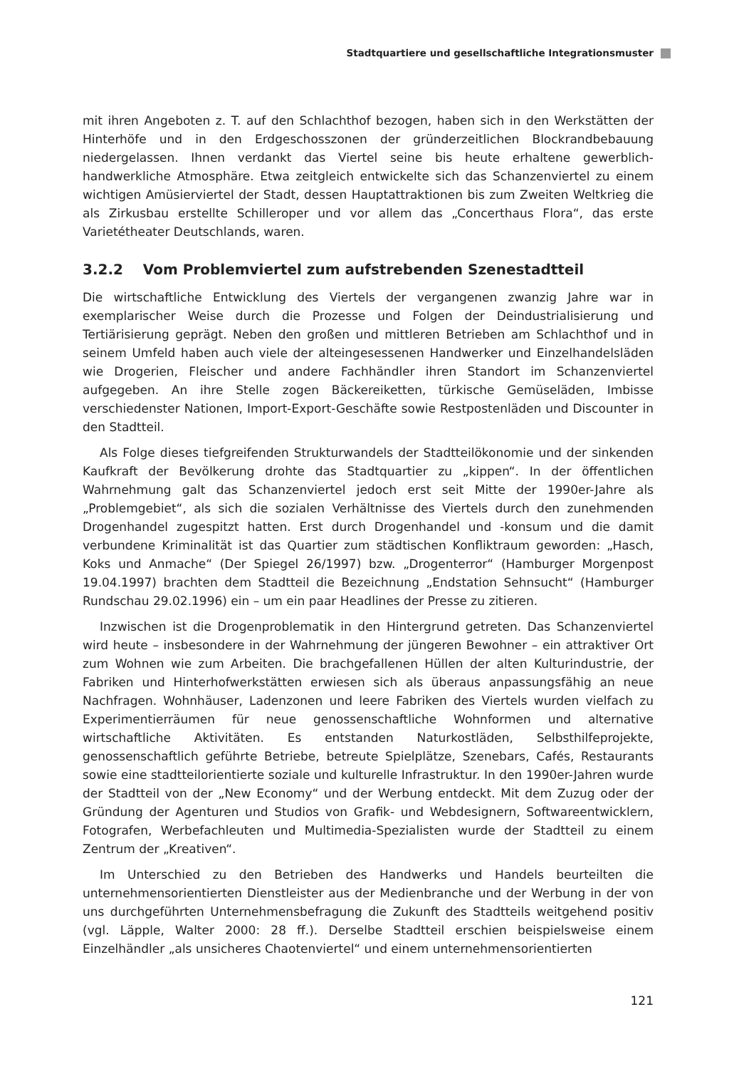Stadtquartiere und gesellschaftliche Integrationsmuster
mit ihren Angeboten z. T. auf den Schlachthof bezogen, haben sich in den Werkstätten der Hinterhöfe und in den Erdgeschosszonen der gründerzeitlichen Blockrandbebauung niedergelassen. Ihnen verdankt das Viertel seine bis heute erhaltene gewerblich-handwerkliche Atmosphäre. Etwa zeitgleich entwickelte sich das Schanzenviertel zu einem wichtigen Amüsierviertel der Stadt, dessen Hauptattraktionen bis zum Zweiten Weltkrieg die als Zirkusbau erstellte Schilleroper und vor allem das „Concerthaus Flora“, das erste Varietétheater Deutschlands, waren.
3.2.2 Vom Problemviertel zum aufstrebenden Szenestadtteil
Die wirtschaftliche Entwicklung des Viertels der vergangenen zwanzig Jahre war in exemplarischer Weise durch die Prozesse und Folgen der Deindustrialisierung und Tertiärisierung geprägt. Neben den großen und mittleren Betrieben am Schlachthof und in seinem Umfeld haben auch viele der alteingesessenen Handwerker und Einzelhandelsläden wie Drogerien, Fleischer und andere Fachhändler ihren Standort im Schanzenviertel aufgegeben. An ihre Stelle zogen Bäckereiketten, türkische Gemüseläden, Imbisse verschiedenster Nationen, Import-Export-Geschäfte sowie Restpostenläden und Discounter in den Stadtteil.
Als Folge dieses tiefgreifenden Strukturwandels der Stadtteilökonomie und der sinkenden Kaufkraft der Bevölkerung drohte das Stadtquartier zu „kippen“. In der öffentlichen Wahrnehmung galt das Schanzenviertel jedoch erst seit Mitte der 1990er-Jahre als „Problemgebiet“, als sich die sozialen Verhältnisse des Viertels durch den zunehmenden Drogenhandel zugespitzt hatten. Erst durch Drogenhandel und -konsum und die damit verbundene Kriminalität ist das Quartier zum städtischen Konfliktraum geworden: „Hasch, Koks und Anmache“ (Der Spiegel 26/1997) bzw. „Drogenterror“ (Hamburger Morgenpost 19.04.1997) brachten dem Stadtteil die Bezeichnung „Endstation Sehnsucht“ (Hamburger Rundschau 29.02.1996) ein – um ein paar Headlines der Presse zu zitieren.
Inzwischen ist die Drogenproblematik in den Hintergrund getreten. Das Schanzenviertel wird heute – insbesondere in der Wahrnehmung der jüngeren Bewohner – ein attraktiver Ort zum Wohnen wie zum Arbeiten. Die brachgefallenen Hüllen der alten Kulturindustrie, der Fabriken und Hinterhofwerkstätten erwiesen sich als überaus anpassungsfähig an neue Nachfragen. Wohnhäuser, Ladenzonen und leere Fabriken des Viertels wurden vielfach zu Experimentierräumen für neue genossenschaftliche Wohnformen und alternative wirtschaftliche Aktivitäten. Es entstanden Naturkostläden, Selbsthilfeprojekte, genossenschaftlich geführte Betriebe, betreute Spielplätze, Szenebars, Cafés, Restaurants sowie eine stadtteilorientierte soziale und kulturelle Infrastruktur. In den 1990er-Jahren wurde der Stadtteil von der „New Economy“ und der Werbung entdeckt. Mit dem Zuzug oder der Gründung der Agenturen und Studios von Grafik- und Webdesignern, Softwareentwicklern, Fotografen, Werbefachleuten und Multimedia-Spezialisten wurde der Stadtteil zu einem Zentrum der „Kreativen“.
Im Unterschied zu den Betrieben des Handwerks und Handels beurteilten die unternehmensorientierten Dienstleister aus der Medienbranche und der Werbung in der von uns durchgeführten Unternehmensbefragung die Zukunft des Stadtteils weitgehend positiv (vgl. Läpple, Walter 2000: 28 ff.). Derselbe Stadtteil erschien beispielsweise einem Einzelhändler „als unsicheres Chaotenviertel“ und einem unternehmensorientierten
121